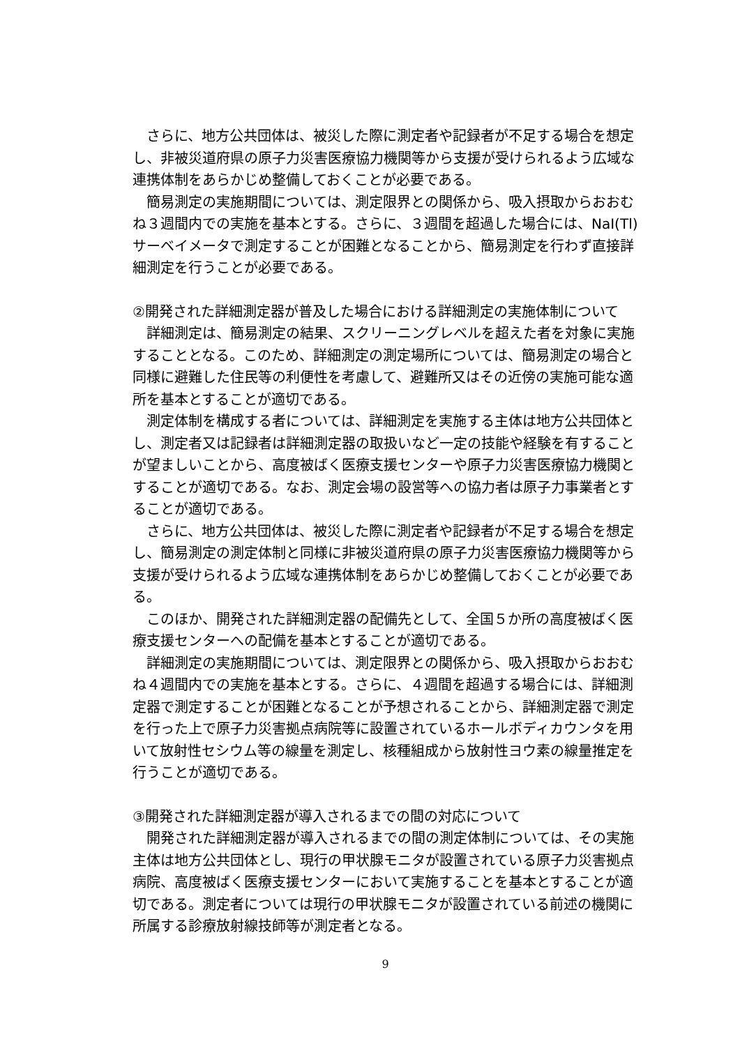さらに、地方公共団体は、被災した際に測定者や記録者が不足する場合を想定し、非被災道府県の原子力災害医療協力機関等から支援が受けられるよう広域な連携体制をあらかじめ整備しておくことが必要である。
簡易測定の実施期間については、測定限界との関係から、吸入摂取からおおむね３週間内での実施を基本とする。さらに、３週間を超過した場合には、NaI(Tl)サーベイメータで測定することが困難となることから、簡易測定を行わず直接詳細測定を行うことが必要である。
②開発された詳細測定器が普及した場合における詳細測定の実施体制について
詳細測定は、簡易測定の結果、スクリーニングレベルを超えた者を対象に実施することとなる。このため、詳細測定の測定場所については、簡易測定の場合と同様に避難した住民等の利便性を考慮して、避難所又はその近傍の実施可能な適所を基本とすることが適切である。
測定体制を構成する者については、詳細測定を実施する主体は地方公共団体とし、測定者又は記録者は詳細測定器の取扱いなど一定の技能や経験を有することが望ましいことから、高度被ばく医療支援センターや原子力災害医療協力機関とすることが適切である。なお、測定会場の設営等への協力者は原子力事業者とすることが適切である。
さらに、地方公共団体は、被災した際に測定者や記録者が不足する場合を想定し、簡易測定の測定体制と同様に非被災道府県の原子力災害医療協力機関等から支援が受けられるよう広域な連携体制をあらかじめ整備しておくことが必要である。
このほか、開発された詳細測定器の配備先として、全国５か所の高度被ばく医療支援センターへの配備を基本とすることが適切である。
詳細測定の実施期間については、測定限界との関係から、吸入摂取からおおむね４週間内での実施を基本とする。さらに、４週間を超過する場合には、詳細測定器で測定することが困難となることが予想されることから、詳細測定器で測定を行った上で原子力災害拠点病院等に設置されているホールボディカウンタを用いて放射性セシウム等の線量を測定し、核種組成から放射性ヨウ素の線量推定を行うことが適切である。
③開発された詳細測定器が導入されるまでの間の対応について
開発された詳細測定器が導入されるまでの間の測定体制については、その実施主体は地方公共団体とし、現行の甲状腺モニタが設置されている原子力災害拠点病院、高度被ばく医療支援センターにおいて実施することを基本とすることが適切である。測定者については現行の甲状腺モニタが設置されている前述の機関に所属する診療放射線技師等が測定者となる。
9